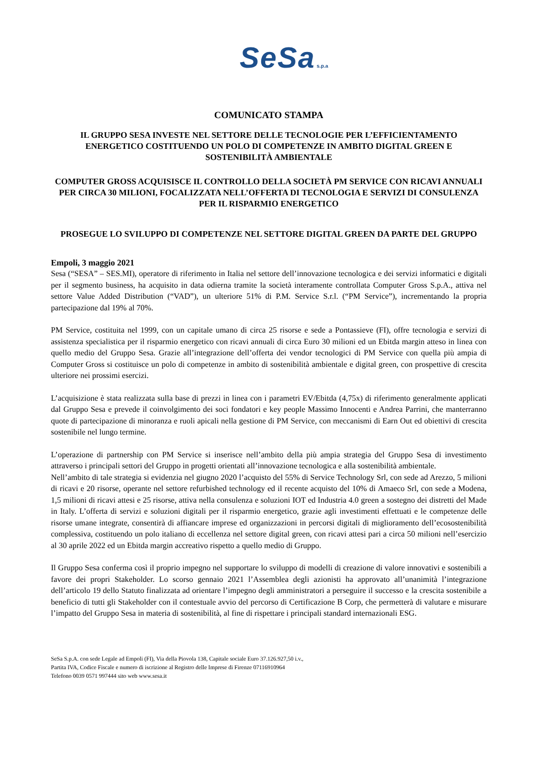SeSa s.p.a
COMUNICATO STAMPA
IL GRUPPO SESA INVESTE NEL SETTORE DELLE TECNOLOGIE PER L’EFFICIENTAMENTO ENERGETICO COSTITUENDO UN POLO DI COMPETENZE IN AMBITO DIGITAL GREEN E SOSTENIBILITÀ AMBIENTALE
COMPUTER GROSS ACQUISISCE IL CONTROLLO DELLA SOCIETÀ PM SERVICE CON RICAVI ANNUALI PER CIRCA 30 MILIONI, FOCALIZZATA NELL’OFFERTA DI TECNOLOGIA E SERVIZI DI CONSULENZA PER IL RISPARMIO ENERGETICO
PROSEGUE LO SVILUPPO DI COMPETENZE NEL SETTORE DIGITAL GREEN DA PARTE DEL GRUPPO
Empoli, 3 maggio 2021
Sesa (“SESA” – SES.MI), operatore di riferimento in Italia nel settore dell’innovazione tecnologica e dei servizi informatici e digitali per il segmento business, ha acquisito in data odierna tramite la società interamente controllata Computer Gross S.p.A., attiva nel settore Value Added Distribution (“VAD”), un ulteriore 51% di P.M. Service S.r.l. (“PM Service”), incrementando la propria partecipazione dal 19% al 70%.
PM Service, costituita nel 1999, con un capitale umano di circa 25 risorse e sede a Pontassieve (FI), offre tecnologia e servizi di assistenza specialistica per il risparmio energetico con ricavi annuali di circa Euro 30 milioni ed un Ebitda margin atteso in linea con quello medio del Gruppo Sesa. Grazie all’integrazione dell’offerta dei vendor tecnologici di PM Service con quella più ampia di Computer Gross si costituisce un polo di competenze in ambito di sostenibilità ambientale e digital green, con prospettive di crescita ulteriore nei prossimi esercizi.
L’acquisizione è stata realizzata sulla base di prezzi in linea con i parametri EV/Ebitda (4,75x) di riferimento generalmente applicati dal Gruppo Sesa e prevede il coinvolgimento dei soci fondatori e key people Massimo Innocenti e Andrea Parrini, che manterranno quote di partecipazione di minoranza e ruoli apicali nella gestione di PM Service, con meccanismi di Earn Out ed obiettivi di crescita sostenibile nel lungo termine.
L’operazione di partnership con PM Service si inserisce nell’ambito della più ampia strategia del Gruppo Sesa di investimento attraverso i principali settori del Gruppo in progetti orientati all’innovazione tecnologica e alla sostenibilità ambientale.
Nell’ambito di tale strategia si evidenzia nel giugno 2020 l’acquisto del 55% di Service Technology Srl, con sede ad Arezzo, 5 milioni di ricavi e 20 risorse, operante nel settore refurbished technology ed il recente acquisto del 10% di Amaeco Srl, con sede a Modena, 1,5 milioni di ricavi attesi e 25 risorse, attiva nella consulenza e soluzioni IOT ed Industria 4.0 green a sostegno dei distretti del Made in Italy. L’offerta di servizi e soluzioni digitali per il risparmio energetico, grazie agli investimenti effettuati e le competenze delle risorse umane integrate, consentirà di affiancare imprese ed organizzazioni in percorsi digitali di miglioramento dell’ecosostenibilità complessiva, costituendo un polo italiano di eccellenza nel settore digital green, con ricavi attesi pari a circa 50 milioni nell’esercizio al 30 aprile 2022 ed un Ebitda margin accreativo rispetto a quello medio di Gruppo.
Il Gruppo Sesa conferma così il proprio impegno nel supportare lo sviluppo di modelli di creazione di valore innovativi e sostenibili a favore dei propri Stakeholder. Lo scorso gennaio 2021 l’Assemblea degli azionisti ha approvato all’unanimità l’integrazione dell’articolo 19 dello Statuto finalizzata ad orientare l’impegno degli amministratori a perseguire il successo e la crescita sostenibile a beneficio di tutti gli Stakeholder con il contestuale avvio del percorso di Certificazione B Corp, che permetterà di valutare e misurare l’impatto del Gruppo Sesa in materia di sostenibilità, al fine di rispettare i principali standard internazionali ESG.
SeSa S.p.A. con sede Legale ad Empoli (FI), Via della Piovola 138, Capitale sociale Euro 37.126.927,50 i.v.,
Partita IVA, Codice Fiscale e numero di iscrizione al Registro delle Imprese di Firenze 07116910964
Telefono 0039 0571 997444 sito web www.sesa.it